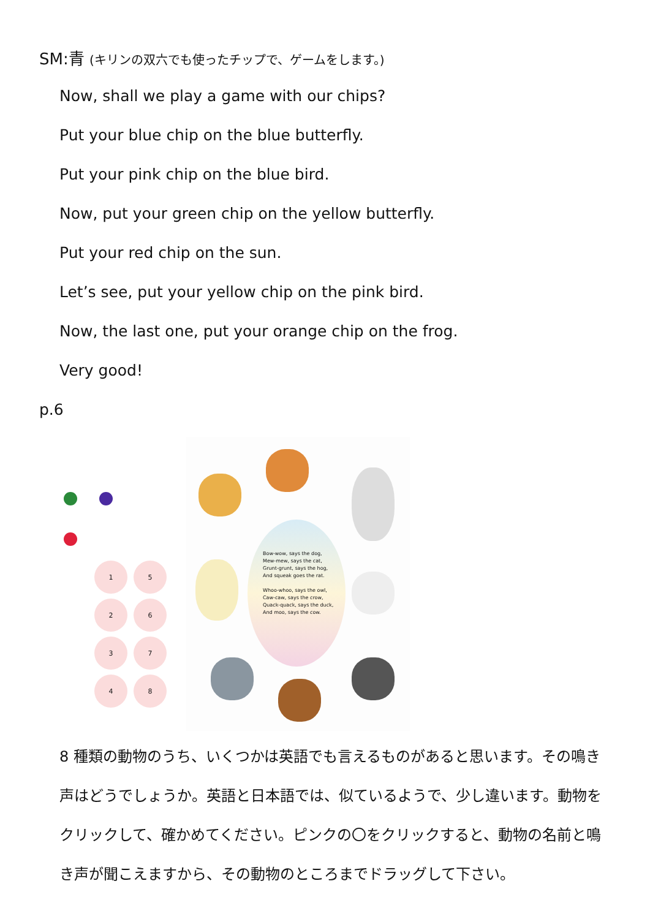SM:青 (キリンの双六でも使ったチップで、ゲームをします。)
Now, shall we play a game with our chips?
Put your blue chip on the blue butterfly.
Put your pink chip on the blue bird.
Now, put your green chip on the yellow butterfly.
Put your red chip on the sun.
Let’s see, put your yellow chip on the pink bird.
Now, the last one, put your orange chip on the frog.
Very good!
p.6
1
5
2
6
3
7
4
8
Bow-wow, says the dog,
Mew-mew, says the cat,
Grunt-grunt, says the hog,
And squeak goes the rat.
Whoo-whoo, says the owl,
Caw-caw, says the crow,
Quack-quack, says the duck,
And moo, says the cow.
8 種類の動物のうち、いくつかは英語でも言えるものがあると思います。その鳴き声はどうでしょうか。英語と日本語では、似ているようで、少し違います。動物をクリックして、確かめてください。ピンクの〇をクリックすると、動物の名前と鳴き声が聞こえますから、その動物のところまでドラッグして下さい。